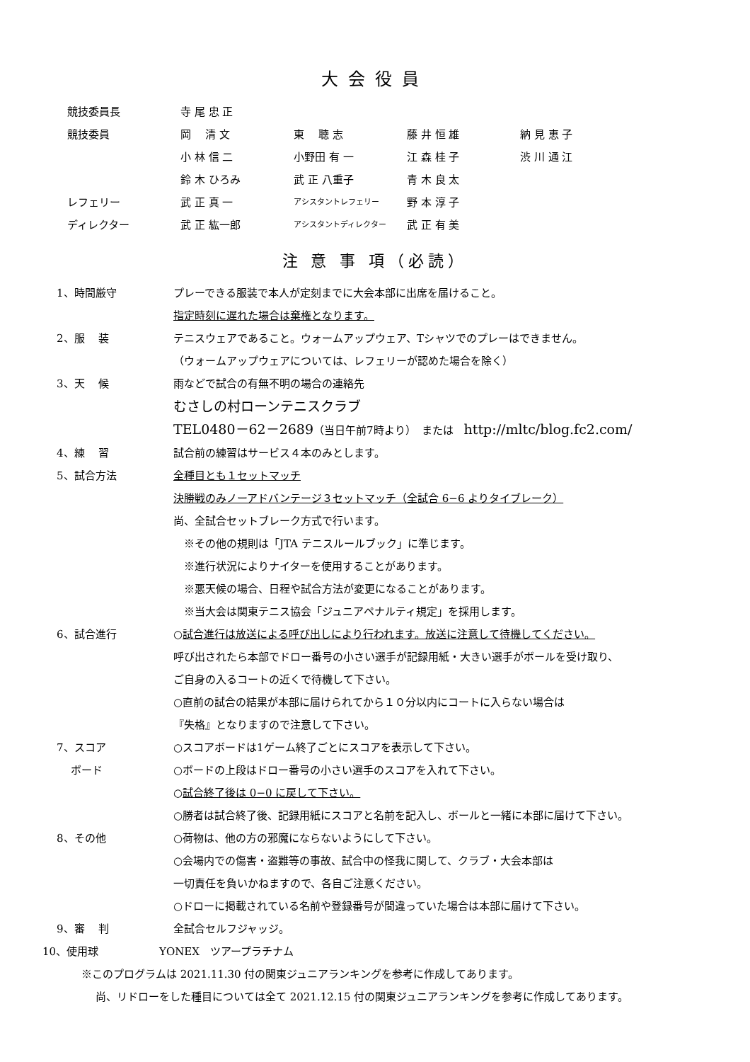大会役員
| 競技委員長 | 寺 尾 忠 正 | | | |
| 競技委員 | 岡 清 文 | 東 聴 志 | 藤 井 恒 雄 | 納 見 恵 子 |
| | 小 林 信 二 | 小野田 有 一 | 江 森 桂 子 | 渋 川 通 江 |
| | 鈴 木 ひろみ | 武 正 八重子 | 青 木 良 太 | |
| レフェリー | 武 正 真 一 | アシスタントレフェリー | 野 本 淳 子 | |
| ディレクター | 武 正 紘一郎 | アシスタントディレクター | 武 正 有 美 | |
注 意 事 項（必読）
1、時間厳守 プレーできる服装で本人が定刻までに大会本部に出席を届けること。
指定時刻に遅れた場合は棄権となります。
2、服　 装 テニスウェアであること。ウォームアップウェア、Tシャツでのプレーはできません。
（ウォームアップウェアについては、レフェリーが認めた場合を除く）
3、天　 候 雨などで試合の有無不明の場合の連絡先
むさしの村ローンテニスクラブ
TEL0480－62－2689（当日午前7時より）　または　http://mltc/blog.fc2.com/
4、練　 習 試合前の練習はサービス４本のみとします。
5、試合方法 全種目とも１セットマッチ
決勝戦のみノーアドバンテージ３セットマッチ（全試合 6−6 よりタイブレーク）
尚、全試合セットブレーク方式で行います。
　※その他の規則は「JTA テニスルールブック」に準じます。
　※進行状況によりナイターを使用することがあります。
　※悪天候の場合、日程や試合方法が変更になることがあります。
　※当大会は関東テニス協会「ジュニアペナルティ規定」を採用します。
6、試合進行 ○試合進行は放送による呼び出しにより行われます。放送に注意して待機してください。
呼び出されたら本部でドロー番号の小さい選手が記録用紙・大きい選手がボールを受け取り、
ご自身の入るコートの近くで待機して下さい。
○直前の試合の結果が本部に届けられてから１０分以内にコートに入らない場合は
『失格』となりますので注意して下さい。
7、スコア ○スコアボードは1ゲーム終了ごとにスコアを表示して下さい。
　 ボード ○ボードの上段はドロー番号の小さい選手のスコアを入れて下さい。
○試合終了後は 0−0 に戻して下さい。
○勝者は試合終了後、記録用紙にスコアと名前を記入し、ボールと一緒に本部に届けて下さい。
8、その他 ○荷物は、他の方の邪魔にならないようにして下さい。
○会場内での傷害・盗難等の事故、試合中の怪我に関して、クラブ・大会本部は
一切責任を負いかねますので、各自ご注意ください。
○ドローに掲載されている名前や登録番号が間違っていた場合は本部に届けて下さい。
9、審　 判 全試合セルフジャッジ。
10、使用球 YONEX　ツアープラチナム
※このプログラムは 2021.11.30 付の関東ジュニアランキングを参考に作成してあります。
尚、リドローをした種目については全て 2021.12.15 付の関東ジュニアランキングを参考に作成してあります。